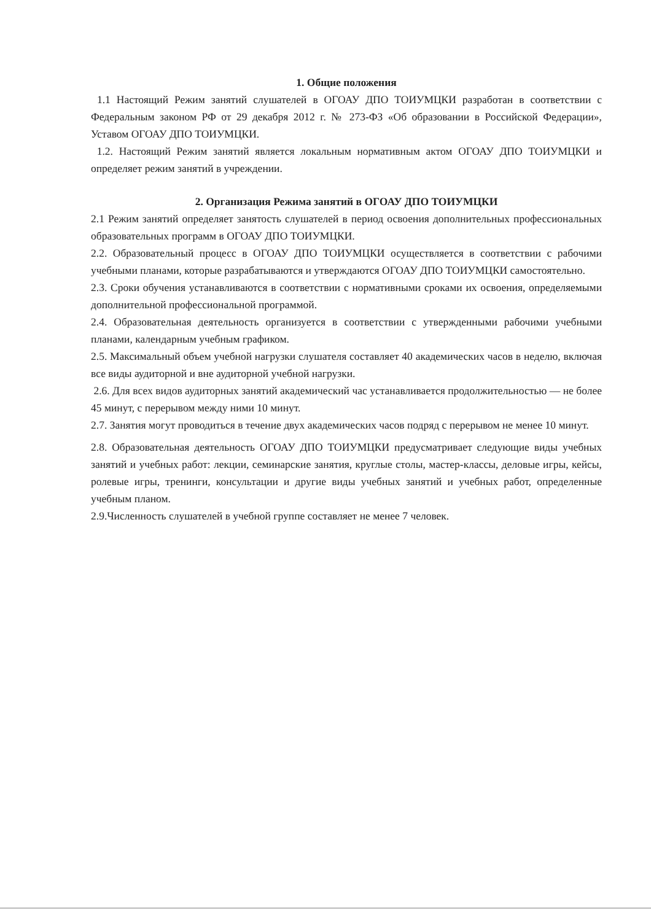1. Общие положения
1.1 Настоящий Режим занятий слушателей в ОГОАУ ДПО ТОИУМЦКИ разработан в соответствии с Федеральным законом РФ от 29 декабря 2012 г. № 273-ФЗ «Об образовании в Российской Федерации», Уставом ОГОАУ ДПО ТОИУМЦКИ.
1.2. Настоящий Режим занятий является локальным нормативным актом ОГОАУ ДПО ТОИУМЦКИ и определяет режим занятий в учреждении.
2. Организация Режима занятий в ОГОАУ ДПО ТОИУМЦКИ
2.1 Режим занятий определяет занятость слушателей в период освоения дополнительных профессиональных образовательных программ в ОГОАУ ДПО ТОИУМЦКИ.
2.2. Образовательный процесс в ОГОАУ ДПО ТОИУМЦКИ осуществляется в соответствии с рабочими учебными планами, которые разрабатываются и утверждаются ОГОАУ ДПО ТОИУМЦКИ самостоятельно.
2.3. Сроки обучения устанавливаются в соответствии с нормативными сроками их освоения, определяемыми дополнительной профессиональной программой.
2.4. Образовательная деятельность организуется в соответствии с утвержденными рабочими учебными планами, календарным учебным графиком.
2.5. Максимальный объем учебной нагрузки слушателя составляет 40 академических часов в неделю, включая все виды аудиторной и вне аудиторной учебной нагрузки.
2.6. Для всех видов аудиторных занятий академический час устанавливается продолжительностью — не более 45 минут, с перерывом между ними 10 минут.
2.7. Занятия могут проводиться в течение двух академических часов подряд с перерывом не менее 10 минут.
2.8. Образовательная деятельность ОГОАУ ДПО ТОИУМЦКИ предусматривает следующие виды учебных занятий и учебных работ: лекции, семинарские занятия, круглые столы, мастер-классы, деловые игры, кейсы, ролевые игры, тренинги, консультации и другие виды учебных занятий и учебных работ, определенные учебным планом.
2.9.Численность слушателей в учебной группе составляет не менее 7 человек.